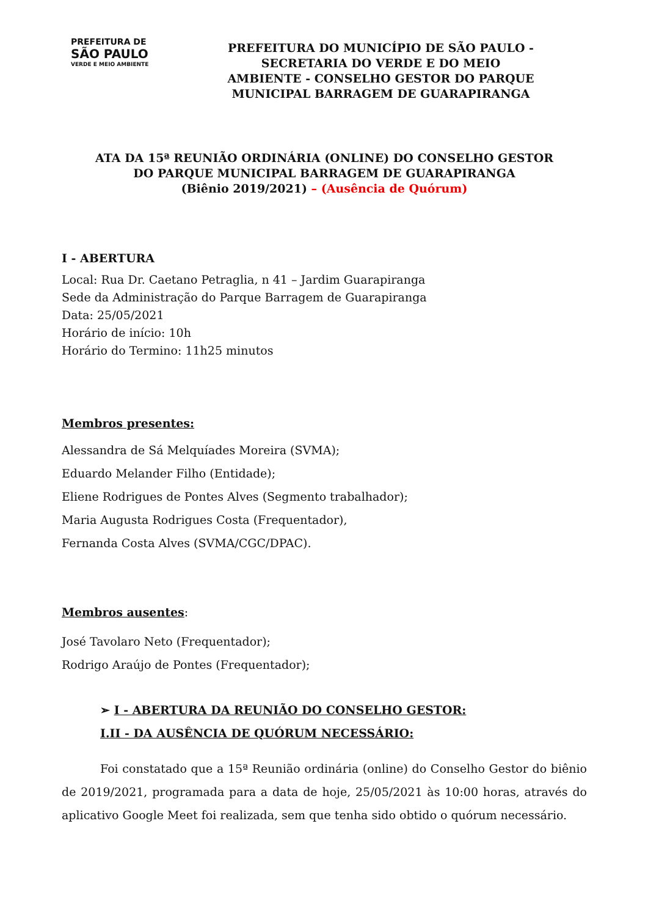PREFEITURA DE
SÃO PAULO
VERDE E MEIO AMBIENTE
PREFEITURA DO MUNICÍPIO DE SÃO PAULO -
SECRETARIA DO VERDE E DO MEIO
AMBIENTE - CONSELHO GESTOR DO PARQUE
MUNICIPAL BARRAGEM DE GUARAPIRANGA
ATA DA 15ª REUNIÃO ORDINÁRIA (ONLINE) DO CONSELHO GESTOR
DO PARQUE MUNICIPAL BARRAGEM DE GUARAPIRANGA
(Biênio 2019/2021) – (Ausência de Quórum)
I - ABERTURA
Local: Rua Dr. Caetano Petraglia, n 41 – Jardim Guarapiranga
Sede da Administração do Parque Barragem de Guarapiranga
Data: 25/05/2021
Horário de início: 10h
Horário do Termino: 11h25 minutos
Membros presentes:
Alessandra de Sá Melquíades Moreira (SVMA);
Eduardo Melander Filho (Entidade);
Eliene Rodrigues de Pontes Alves (Segmento trabalhador);
Maria Augusta Rodrigues Costa (Frequentador),
Fernanda Costa Alves (SVMA/CGC/DPAC).
Membros ausentes:
José Tavolaro Neto (Frequentador);
Rodrigo Araújo de Pontes (Frequentador);
➢ I - ABERTURA DA REUNIÃO DO CONSELHO GESTOR:
I.II - DA AUSÊNCIA DE QUÓRUM NECESSÁRIO:
Foi constatado que a 15ª Reunião ordinária (online) do Conselho Gestor do biênio de 2019/2021, programada para a data de hoje, 25/05/2021 às 10:00 horas, através do aplicativo Google Meet foi realizada, sem que tenha sido obtido o quórum necessário.